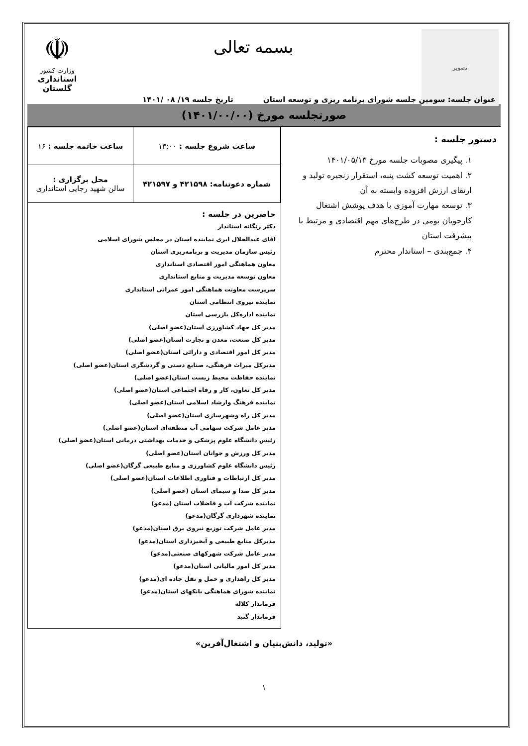تصویر
بسمه تعالی
☫
وزارت کشور
استانداری گلستان
عنوان جلسه: سومین جلسه شورای برنامه ریزی و توسعه استان تاریخ جلسه ۱۹/ ۰۸ /۱۴۰۱
صورتجلسه مورخ (۱۴۰۱/۰۰/۰۰)
دستور جلسه :
۱. پیگیری مصوبات جلسه مورخ ۱۴۰۱/۰۵/۱۳
۲. اهمیت توسعه کشت پنبه، استقرار زنجیره تولید و ارتقای ارزش افزوده وابسته به آن
۳. توسعه مهارت آموزی با هدف پوشش اشتغال کارجویان بومی در طرح‌های مهم اقتصادی و مرتبط با پیشرفت استان
۴. جمع‌بندی – استاندار محترم
| ساعت شروع جلسه : ۱۳:۰۰ | ساعت خاتمه جلسه : ۱۶ |
| شماره دعوتنامه: ۴۲۱۵۹۸ و ۴۲۱۵۹۷ | محل برگزاری : سالن شهید رجایی استانداری |
حاضرین در جلسه :
دکتر زنگانه استاندار
آقای عبدالجلال ایری نماینده استان در مجلس شورای اسلامی
رئیس سازمان مدیریت و برنامه‌ریزی استان
معاون هماهنگی امور اقتصادی استانداری
معاون توسعه مدیریت و منابع استانداری
سرپرست معاونت هماهنگی امور عمرانی استانداری
نماینده نیروی انتظامی استان
نماینده اداره‌کل بازرسی استان
مدیر کل جهاد کشاورزی استان(عضو اصلی)
مدیر کل صنعت، معدن و تجارت استان(عضو اصلی)
مدیر کل امور اقتصادی و دارائی استان(عضو اصلی)
مدیرکل میراث فرهنگی، صنایع دستی و گردشگری استان(عضو اصلی)
نماینده حفاظت محیط زیست استان(عضو اصلی)
مدیر کل تعاون، کار و رفاه اجتماعی استان(عضو اصلی)
نماینده فرهنگ وارشاد اسلامی استان(عضو اصلی)
مدیر کل راه وشهرسازی استان(عضو اصلی)
مدیر عامل شرکت سهامی آب منطقه‌ای استان(عضو اصلی)
رئیس دانشگاه علوم پزشکی و خدمات بهداشتی درمانی استان(عضو اصلی)
مدیر کل ورزش و جوانان استان(عضو اصلی)
رئیس دانشگاه علوم کشاورزی و منابع طبیعی گرگان(عضو اصلی)
مدیر کل ارتباطات و فناوری اطلاعات استان(عضو اصلی)
مدیر کل صدا و سیمای استان (عضو اصلی)
نماینده شرکت آب و فاضلاب استان (مدعو)
نماینده شهرداری گرگان(مدعو)
مدیر عامل شرکت توزیع نیروی برق استان(مدعو)
مدیرکل منابع طبیعی و آبخیزداری استان(مدعو)
مدیر عامل شرکت شهرکهای صنعتی(مدعو)
مدیر کل امور مالیاتی استان(مدعو)
مدیر کل راهداری و حمل و نقل جاده ای(مدعو)
نماینده شورای هماهنگی بانکهای استان(مدعو)
فرماندار کلاله
فرماندار گنبد
«تولید، دانش‌بنیان و اشتغال‌آفرین»
۱